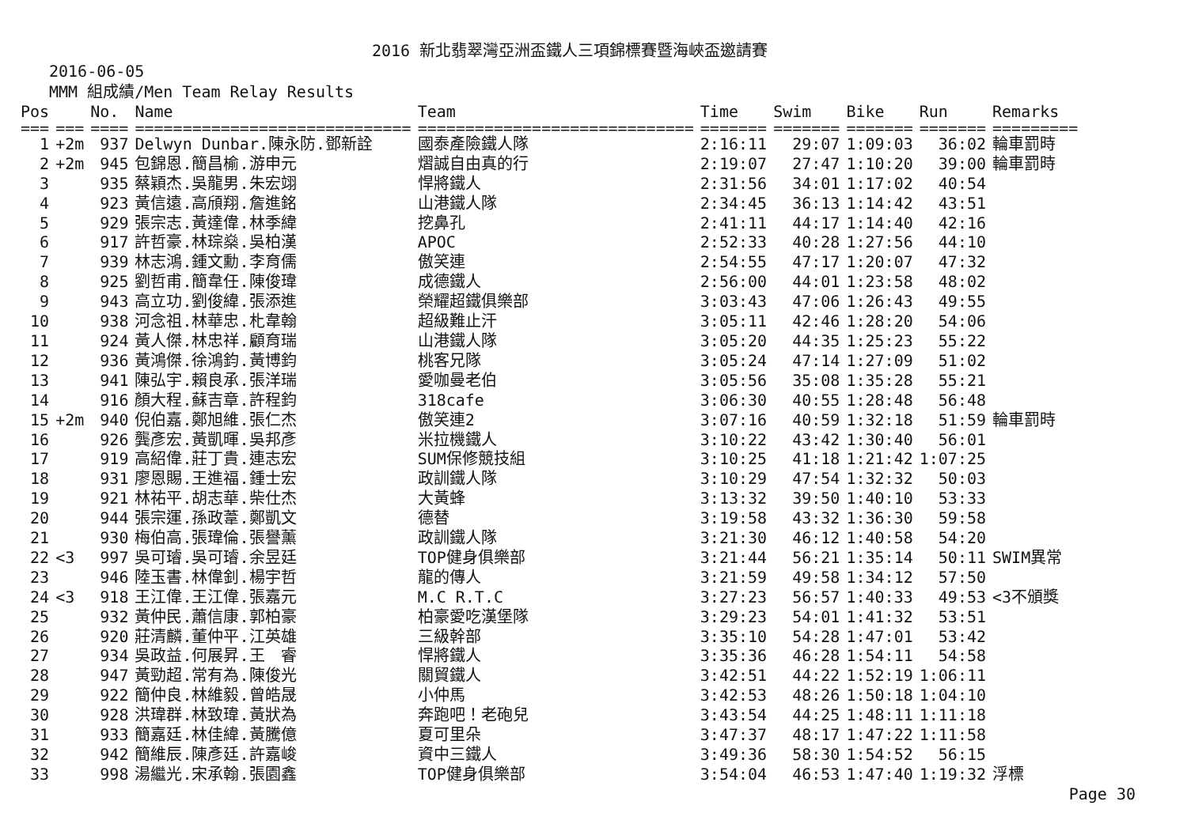2016 新北翡翠灣亞洲盃鐵人三項錦標賽暨海峽盃邀請賽
2016-06-05
MMM 組成績/Men Team Relay Results
| Pos | | No. | Name | Team | Time | Swim | Bike | Run | Remarks |
| --- | --- | --- | --- | --- | --- | --- | --- | --- | --- |
| === | === | ==== | ============================= | ============================= | ======= | ======= | ======= | ======= | ========= |
| 1 | +2m | 937 | Delwyn Dunbar.陳永防.鄧新詮 | 國泰產險鐵人隊 | 2:16:11 | 29:07 | 1:09:03 | 36:02 | 輪車罰時 |
| 2 | +2m | 945 | 包錦恩.簡昌榆.游申元 | 熠誠自由真的行 | 2:19:07 | 27:47 | 1:10:20 | 39:00 | 輪車罰時 |
| 3 | | 935 | 蔡穎杰.吳龍男.朱宏翊 | 悍將鐵人 | 2:31:56 | 34:01 | 1:17:02 | 40:54 | |
| 4 | | 923 | 黃信遠.高頎翔.詹進銘 | 山港鐵人隊 | 2:34:45 | 36:13 | 1:14:42 | 43:51 | |
| 5 | | 929 | 張宗志.黃達偉.林季緯 | 挖鼻孔 | 2:41:11 | 44:17 | 1:14:40 | 42:16 | |
| 6 | | 917 | 許哲豪.林琮燊.吳柏漢 | APOC | 2:52:33 | 40:28 | 1:27:56 | 44:10 | |
| 7 | | 939 | 林志鴻.鍾文勳.李育儒 | 傲笑連 | 2:54:55 | 47:17 | 1:20:07 | 47:32 | |
| 8 | | 925 | 劉哲甫.簡韋任.陳俊瑋 | 成德鐵人 | 2:56:00 | 44:01 | 1:23:58 | 48:02 | |
| 9 | | 943 | 高立功.劉俊緯.張添進 | 榮耀超鐵俱樂部 | 3:03:43 | 47:06 | 1:26:43 | 49:55 | |
| 10 | | 938 | 河念祖.林華忠.朼韋翰 | 超級難止汗 | 3:05:11 | 42:46 | 1:28:20 | 54:06 | |
| 11 | | 924 | 黃人傑.林忠祥.顧育瑞 | 山港鐵人隊 | 3:05:20 | 44:35 | 1:25:23 | 55:22 | |
| 12 | | 936 | 黃鴻傑.徐鴻鈞.黃博鈞 | 桃客兄隊 | 3:05:24 | 47:14 | 1:27:09 | 51:02 | |
| 13 | | 941 | 陳弘宇.賴良承.張洋瑞 | 愛咖曼老伯 | 3:05:56 | 35:08 | 1:35:28 | 55:21 | |
| 14 | | 916 | 顏大程.蘇吉章.許程鈞 | 318cafe | 3:06:30 | 40:55 | 1:28:48 | 56:48 | |
| 15 | +2m | 940 | 倪伯嘉.鄭旭維.張仁杰 | 傲笑連2 | 3:07:16 | 40:59 | 1:32:18 | 51:59 | 輪車罰時 |
| 16 | | 926 | 龔彥宏.黃凱暉.吳邦彥 | 米拉機鐵人 | 3:10:22 | 43:42 | 1:30:40 | 56:01 | |
| 17 | | 919 | 高紹偉.莊丁貴.連志宏 | SUM保修競技組 | 3:10:25 | 41:18 | 1:21:42 | 1:07:25 | |
| 18 | | 931 | 廖恩賜.王進福.鍾士宏 | 政訓鐵人隊 | 3:10:29 | 47:54 | 1:32:32 | 50:03 | |
| 19 | | 921 | 林祐平.胡志華.柴仕杰 | 大黃蜂 | 3:13:32 | 39:50 | 1:40:10 | 53:33 | |
| 20 | | 944 | 張宗運.孫政葦.鄭凱文 | 德替 | 3:19:58 | 43:32 | 1:36:30 | 59:58 | |
| 21 | | 930 | 梅伯高.張瑋倫.張譽薰 | 政訓鐵人隊 | 3:21:30 | 46:12 | 1:40:58 | 54:20 | |
| 22 | <3 | 997 | 吳可璿.吳可璿.余昱廷 | TOP健身俱樂部 | 3:21:44 | 56:21 | 1:35:14 | 50:11 | SWIM異常 |
| 23 | | 946 | 陸玉書.林偉釗.楊宇哲 | 龍的傳人 | 3:21:59 | 49:58 | 1:34:12 | 57:50 | |
| 24 | <3 | 918 | 王江偉.王江偉.張嘉元 | M.C R.T.C | 3:27:23 | 56:57 | 1:40:33 | 49:53 | <3不頒獎 |
| 25 | | 932 | 黃仲民.蕭信康.郭柏豪 | 柏豪愛吃漢堡隊 | 3:29:23 | 54:01 | 1:41:32 | 53:51 | |
| 26 | | 920 | 莊清麟.董仲平.江英雄 | 三級幹部 | 3:35:10 | 54:28 | 1:47:01 | 53:42 | |
| 27 | | 934 | 吳政益.何展昇.王 睿 | 悍將鐵人 | 3:35:36 | 46:28 | 1:54:11 | 54:58 | |
| 28 | | 947 | 黃勁超.常有為.陳俊光 | 關貿鐵人 | 3:42:51 | 44:22 | 1:52:19 | 1:06:11 | |
| 29 | | 922 | 簡仲良.林維毅.曾皓晟 | 小仲馬 | 3:42:53 | 48:26 | 1:50:18 | 1:04:10 | |
| 30 | | 928 | 洪瑋群.林致瑋.黃狀為 | 奔跑吧！老砲兒 | 3:43:54 | 44:25 | 1:48:11 | 1:11:18 | |
| 31 | | 933 | 簡嘉廷.林佳緯.黃騰億 | 夏可里朵 | 3:47:37 | 48:17 | 1:47:22 | 1:11:58 | |
| 32 | | 942 | 簡維辰.陳彥廷.許嘉峻 | 資中三鐵人 | 3:49:36 | 58:30 | 1:54:52 | 56:15 | |
| 33 | | 998 | 湯繼光.宋承翰.張園鑫 | TOP健身俱樂部 | 3:54:04 | 46:53 | 1:47:40 | 1:19:32 | 浮標 |
Page 30